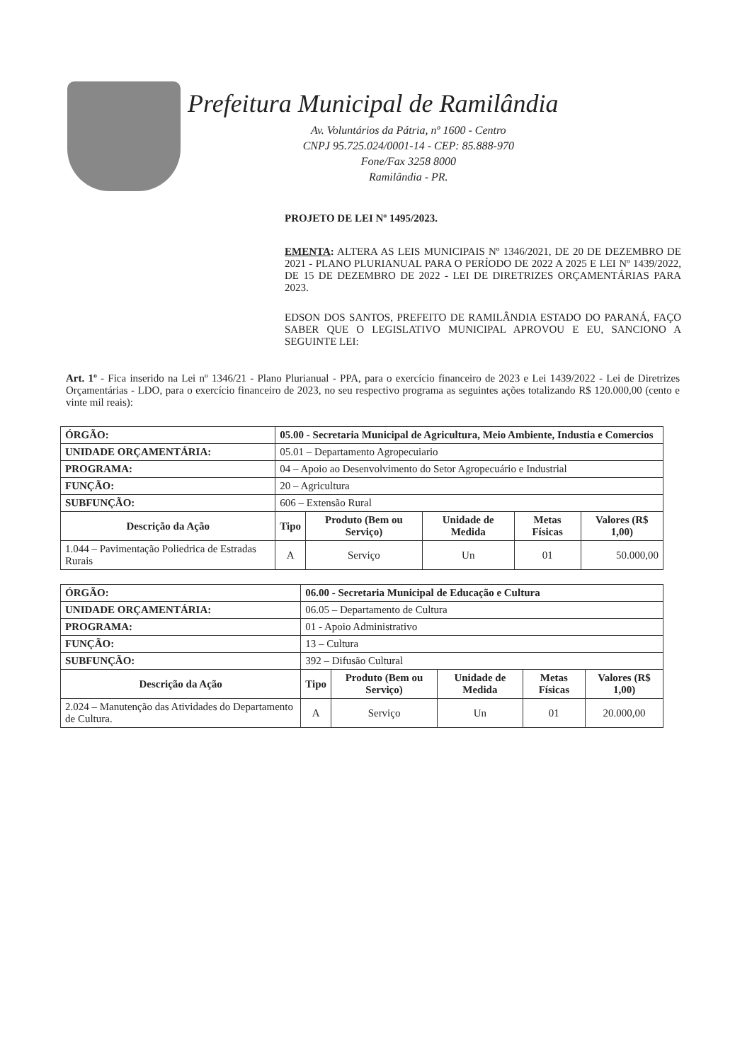Prefeitura Municipal de Ramilândia
Av. Voluntários da Pátria, nº 1600 - Centro
CNPJ 95.725.024/0001-14 - CEP: 85.888-970
Fone/Fax 3258 8000
Ramilândia - PR.
PROJETO DE LEI Nº 1495/2023.
EMENTA: ALTERA AS LEIS MUNICIPAIS Nº 1346/2021, DE 20 DE DEZEMBRO DE 2021 - PLANO PLURIANUAL PARA O PERÍODO DE 2022 A 2025 E LEI Nº 1439/2022, DE 15 DE DEZEMBRO DE 2022 - LEI DE DIRETRIZES ORÇAMENTÁRIAS PARA 2023.
EDSON DOS SANTOS, PREFEITO DE RAMILÂNDIA ESTADO DO PARANÁ, FAÇO SABER QUE O LEGISLATIVO MUNICIPAL APROVOU E EU, SANCIONO A SEGUINTE LEI:
Art. 1º - Fica inserido na Lei nº 1346/21 - Plano Plurianual - PPA, para o exercício financeiro de 2023 e Lei 1439/2022 - Lei de Diretrizes Orçamentárias - LDO, para o exercício financeiro de 2023, no seu respectivo programa as seguintes ações totalizando R$ 120.000,00 (cento e vinte mil reais):
| ÓRGÃO: | 05.00 - Secretaria Municipal de Agricultura, Meio Ambiente, Industia e Comercios | | | | | |
| --- | --- | --- | --- | --- | --- | --- |
| UNIDADE ORÇAMENTÁRIA: | | 05.01 – Departamento Agropecuiario | | | | |
| PROGRAMA: | 04 – Apoio ao Desenvolvimento do Setor Agropecuário e Industrial | | | | | |
| FUNÇÃO: | 20 – Agricultura | | | | | |
| SUBFUNÇÃO: | 606 – Extensão Rural | | | | | |
| Descrição da Ação | | Tipo | Produto (Bem ou Serviço) | Unidade de Medida | Metas Físicas | Valores (R$ 1,00) |
| 1.044 – Pavimentação Poliedrica de Estradas Rurais | | A | Serviço | Un | 01 | 50.000,00 |
| ÓRGÃO: | 06.00 - Secretaria Municipal de Educação e Cultura | | | | | |
| --- | --- | --- | --- | --- | --- | --- |
| UNIDADE ORÇAMENTÁRIA: | | 06.05 – Departamento de Cultura | | | | |
| PROGRAMA: | 01 - Apoio Administrativo | | | | | |
| FUNÇÃO: | 13 – Cultura | | | | | |
| SUBFUNÇÃO: | 392 – Difusão Cultural | | | | | |
| Descrição da Ação | | Tipo | Produto (Bem ou Serviço) | Unidade de Medida | Metas Físicas | Valores (R$ 1,00) |
| 2.024 – Manutenção das Atividades do Departamento de Cultura. | | A | Serviço | Un | 01 | 20.000,00 |